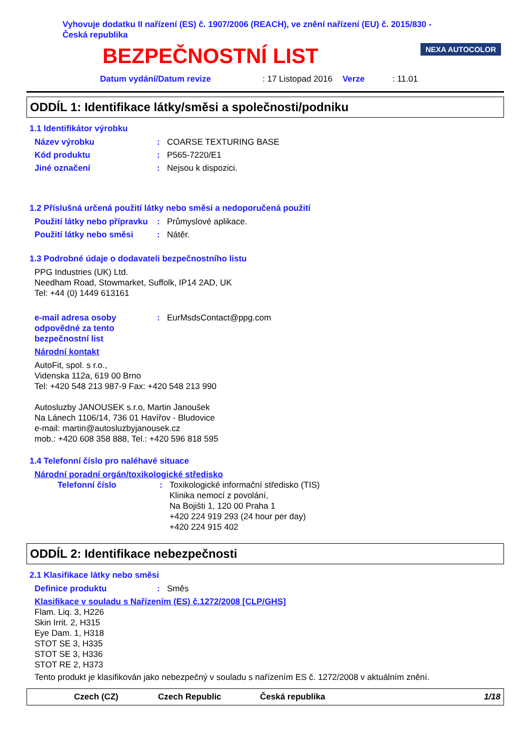Vyhovuje dodatku II nařízení (ES) č. 1907/2006 (REACH), ve znění nařízení (EU) č. 2015/830 -
Česká republika
NEXA AUTOCOLOR
BEZPEČNOSTNÍ LIST
Datum vydání/Datum revize: 17 Listopad 2016 Verze: 11.01
ODDÍL 1: Identifikace látky/směsi a společnosti/podniku
1.1 Identifikátor výrobku
Název výrobku: COARSE TEXTURING BASE
Kód produktu: P565-7220/E1
Jiné označení: Nejsou k dispozici.
1.2 Příslušná určená použití látky nebo směsi a nedoporučená použití
Použití látky nebo přípravku: Průmyslové aplikace.
Použití látky nebo směsi: Nátěr.
1.3 Podrobné údaje o dodavateli bezpečnostního listu
PPG Industries (UK) Ltd.
Needham Road, Stowmarket, Suffolk, IP14 2AD, UK
Tel: +44 (0) 1449 613161
e-mail adresa osoby odpovědné za tento bezpečnostní list: EurMsdsContact@ppg.com
Národní kontakt
AutoFit, spol. s r.o.,
Videnska 112a, 619 00 Brno
Tel: +420 548 213 987-9 Fax: +420 548 213 990
Autosluzby JANOUSEK s.r.o, Martin Janoušek
Na Lánech 1106/14, 736 01 Havířov - Bludovice
e-mail: martin@autosluzbyjanousek.cz
mob.: +420 608 358 888, Tel.: +420 596 818 595
1.4 Telefonní číslo pro naléhavé situace
Národní poradní orgán/toxikologické středisko
Telefonní číslo: Toxikologické informační středisko (TIS)
Klinika nemocí z povolání,
Na Bojišti 1, 120 00 Praha 1
+420 224 919 293 (24 hour per day)
+420 224 915 402
ODDÍL 2: Identifikace nebezpečnosti
2.1 Klasifikace látky nebo směsi
Definice produktu: Směs
Klasifikace v souladu s Nařízením (ES) č.1272/2008 [CLP/GHS]
Flam. Liq. 3, H226
Skin Irrit. 2, H315
Eye Dam. 1, H318
STOT SE 3, H335
STOT SE 3, H336
STOT RE 2, H373
Tento produkt je klasifikován jako nebezpečný v souladu s nařízením ES č. 1272/2008 v aktuálním znění.
Czech (CZ) Czech Republic Česká republika 1/18